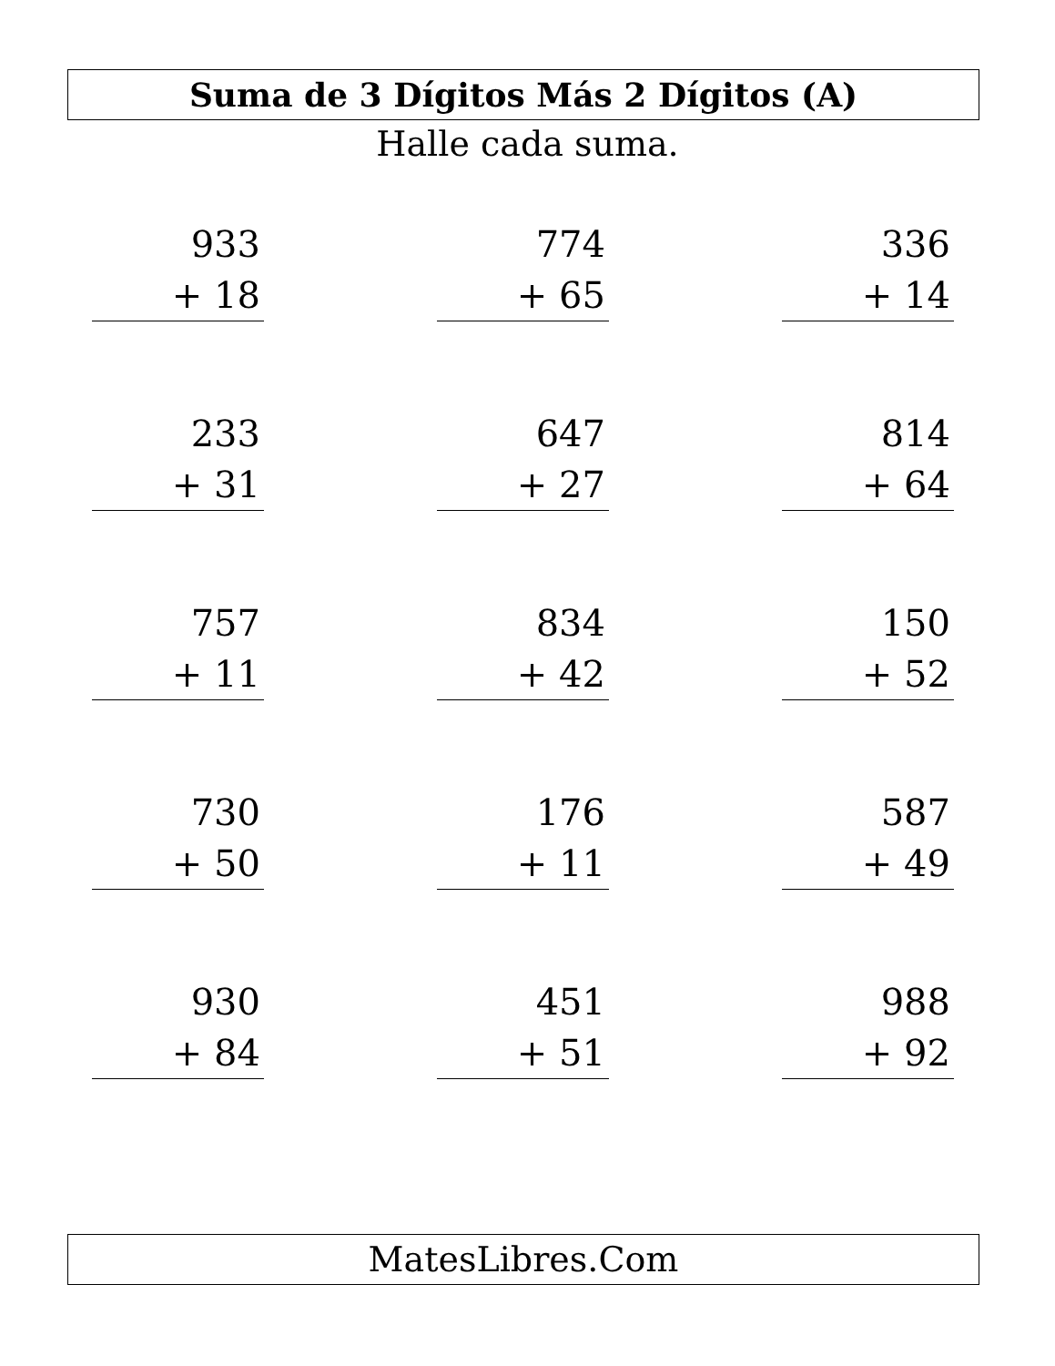Suma de 3 Dígitos Más 2 Dígitos (A)
Halle cada suma.
933
+ 18
774
+ 65
336
+ 14
233
+ 31
647
+ 27
814
+ 64
757
+ 11
834
+ 42
150
+ 52
730
+ 50
176
+ 11
587
+ 49
930
+ 84
451
+ 51
988
+ 92
MatesLibres.Com